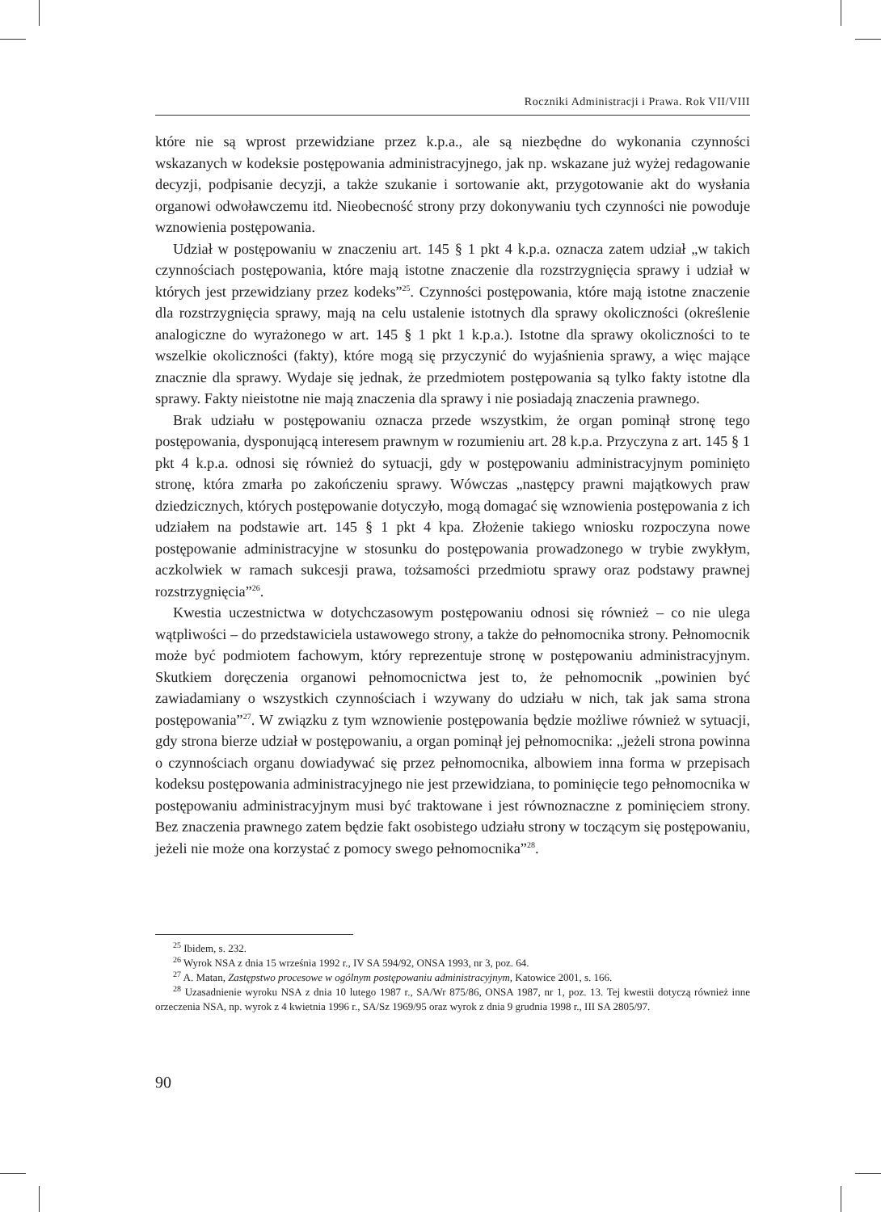Roczniki Administracji i Prawa. Rok VII/VIII
które nie są wprost przewidziane przez k.p.a., ale są niezbędne do wykonania czynności wskazanych w kodeksie postępowania administracyjnego, jak np. wskazane już wyżej redagowanie decyzji, podpisanie decyzji, a także szukanie i sortowanie akt, przygotowanie akt do wysłania organowi odwoławczemu itd. Nieobecność strony przy dokonywaniu tych czynności nie powoduje wznowienia postępowania.
Udział w postępowaniu w znaczeniu art. 145 § 1 pkt 4 k.p.a. oznacza zatem udział „w takich czynnościach postępowania, które mają istotne znaczenie dla rozstrzygnięcia sprawy i udział w których jest przewidziany przez kodeks”<sup>25</sup>. Czynności postępowania, które mają istotne znaczenie dla rozstrzygnięcia sprawy, mają na celu ustalenie istotnych dla sprawy okoliczności (określenie analogiczne do wyrażonego w art. 145 § 1 pkt 1 k.p.a.). Istotne dla sprawy okoliczności to te wszelkie okoliczności (fakty), które mogą się przyczynić do wyjaśnienia sprawy, a więc mające znacznie dla sprawy. Wydaje się jednak, że przedmiotem postępowania są tylko fakty istotne dla sprawy. Fakty nieistotne nie mają znaczenia dla sprawy i nie posiadają znaczenia prawnego.
Brak udziału w postępowaniu oznacza przede wszystkim, że organ pominął stronę tego postępowania, dysponującą interesem prawnym w rozumieniu art. 28 k.p.a. Przyczyna z art. 145 § 1 pkt 4 k.p.a. odnosi się również do sytuacji, gdy w postępowaniu administracyjnym pominięto stronę, która zmarła po zakończeniu sprawy. Wówczas „następcy prawni majątkowych praw dziedzicznych, których postępowanie dotyczyło, mogą domagać się wznowienia postępowania z ich udziałem na podstawie art. 145 § 1 pkt 4 kpa. Złożenie takiego wniosku rozpoczyna nowe postępowanie administracyjne w stosunku do postępowania prowadzonego w trybie zwykłym, aczkolwiek w ramach sukcesji prawa, tożsamości przedmiotu sprawy oraz podstawy prawnej rozstrzygnięcia”<sup>26</sup>.
Kwestia uczestnictwa w dotychczasowym postępowaniu odnosi się również – co nie ulega wątpliwości – do przedstawiciela ustawowego strony, a także do pełnomocnika strony. Pełnomocnik może być podmiotem fachowym, który reprezentuje stronę w postępowaniu administracyjnym. Skutkiem doręczenia organowi pełnomocnictwa jest to, że pełnomocnik „powinien być zawiadamiany o wszystkich czynnościach i wzywany do udziału w nich, tak jak sama strona postępowania”<sup>27</sup>. W związku z tym wznowienie postępowania będzie możliwe również w sytuacji, gdy strona bierze udział w postępowaniu, a organ pominął jej pełnomocnika: „jeżeli strona powinna o czynnościach organu dowiadywać się przez pełnomocnika, albowiem inna forma w przepisach kodeksu postępowania administracyjnego nie jest przewidziana, to pominięcie tego pełnomocnika w postępowaniu administracyjnym musi być traktowane i jest równoznaczne z pominięciem strony. Bez znaczenia prawnego zatem będzie fakt osobistego udziału strony w toczącym się postępowaniu, jeżeli nie może ona korzystać z pomocy swego pełnomocnika”<sup>28</sup>.
<sup>25</sup> Ibidem, s. 232.
<sup>26</sup> Wyrok NSA z dnia 15 września 1992 r., IV SA 594/92, ONSA 1993, nr 3, poz. 64.
<sup>27</sup> A. Matan, Zastępstwo procesowe w ogólnym postępowaniu administracyjnym, Katowice 2001, s. 166.
<sup>28</sup> Uzasadnienie wyroku NSA z dnia 10 lutego 1987 r., SA/Wr 875/86, ONSA 1987, nr 1, poz. 13. Tej kwestii dotyczą również inne orzeczenia NSA, np. wyrok z 4 kwietnia 1996 r., SA/Sz 1969/95 oraz wyrok z dnia 9 grudnia 1998 r., III SA 2805/97.
90